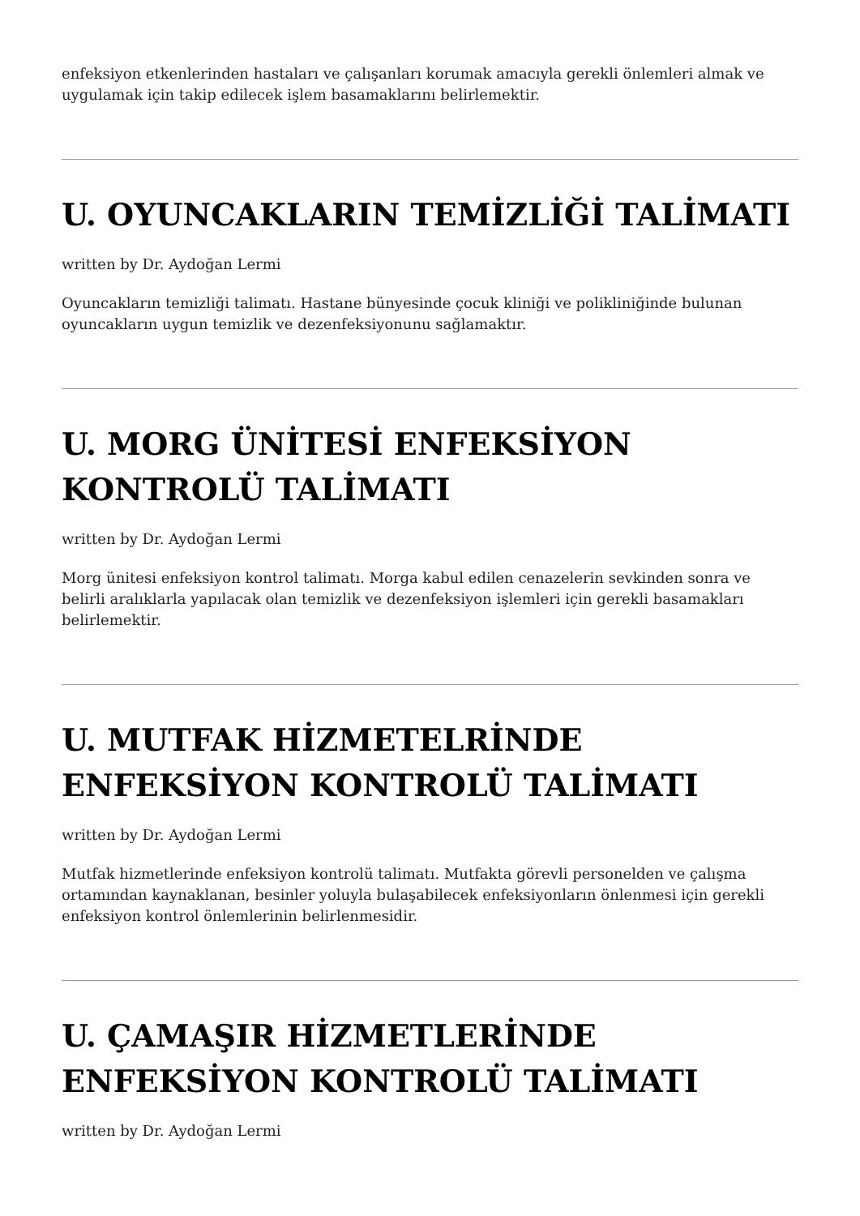enfeksiyon etkenlerinden hastaları ve çalışanları korumak amacıyla gerekli önlemleri almak ve uygulamak için takip edilecek işlem basamaklarını belirlemektir.
U. OYUNCAKLARIN TEMİZLİĞİ TALİMATI
written by Dr. Aydoğan Lermi
Oyuncakların temizliği talimatı. Hastane bünyesinde çocuk kliniği ve polikliniğinde bulunan oyuncakların uygun temizlik ve dezenfeksiyonunu sağlamaktır.
U. MORG ÜNİTESİ ENFEKSİYON KONTROLÜ TALİMATI
written by Dr. Aydoğan Lermi
Morg ünitesi enfeksiyon kontrol talimatı. Morga kabul edilen cenazelerin sevkinden sonra ve belirli aralıklarla yapılacak olan temizlik ve dezenfeksiyon işlemleri için gerekli basamakları belirlemektir.
U. MUTFAK HİZMETELRİNDE ENFEKSİYON KONTROLÜ TALİMATI
written by Dr. Aydoğan Lermi
Mutfak hizmetlerinde enfeksiyon kontrolü talimatı. Mutfakta görevli personelden ve çalışma ortamından kaynaklanan, besinler yoluyla bulaşabilecek enfeksiyonların önlenmesi için gerekli enfeksiyon kontrol önlemlerinin belirlenmesidir.
U. ÇAMAŞIR HİZMETLERİNDE ENFEKSİYON KONTROLÜ TALİMATI
written by Dr. Aydoğan Lermi